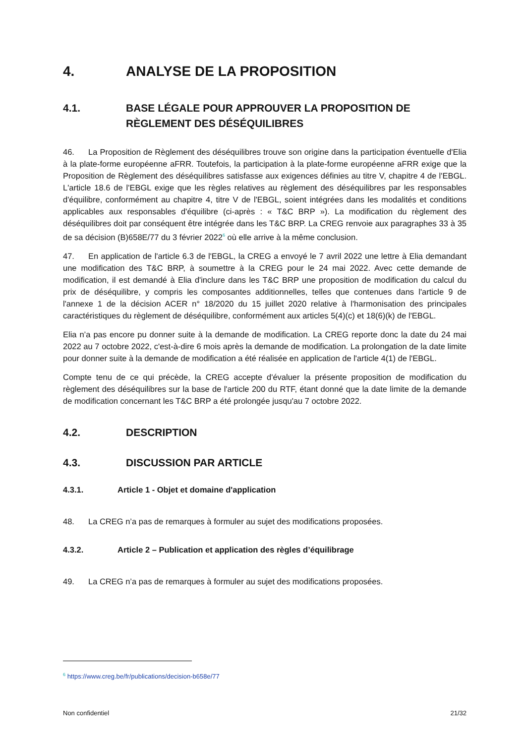4. ANALYSE DE LA PROPOSITION
4.1. BASE LÉGALE POUR APPROUVER LA PROPOSITION DE RÈGLEMENT DES DÉSÉQUILIBRES
46. La Proposition de Règlement des déséquilibres trouve son origine dans la participation éventuelle d'Elia à la plate-forme européenne aFRR. Toutefois, la participation à la plate-forme européenne aFRR exige que la Proposition de Règlement des déséquilibres satisfasse aux exigences définies au titre V, chapitre 4 de l'EBGL. L'article 18.6 de l'EBGL exige que les règles relatives au règlement des déséquilibres par les responsables d'équilibre, conformément au chapitre 4, titre V de l'EBGL, soient intégrées dans les modalités et conditions applicables aux responsables d'équilibre (ci-après : « T&C BRP »). La modification du règlement des déséquilibres doit par conséquent être intégrée dans les T&C BRP. La CREG renvoie aux paragraphes 33 à 35 de sa décision (B)658E/77 du 3 février 2022<sup>6</sup> où elle arrive à la même conclusion.
47. En application de l'article 6.3 de l'EBGL, la CREG a envoyé le 7 avril 2022 une lettre à Elia demandant une modification des T&C BRP, à soumettre à la CREG pour le 24 mai 2022. Avec cette demande de modification, il est demandé à Elia d'inclure dans les T&C BRP une proposition de modification du calcul du prix de déséquilibre, y compris les composantes additionnelles, telles que contenues dans l'article 9 de l'annexe 1 de la décision ACER n° 18/2020 du 15 juillet 2020 relative à l'harmonisation des principales caractéristiques du règlement de déséquilibre, conformément aux articles 5(4)(c) et 18(6)(k) de l'EBGL.
Elia n’a pas encore pu donner suite à la demande de modification. La CREG reporte donc la date du 24 mai 2022 au 7 octobre 2022, c'est-à-dire 6 mois après la demande de modification. La prolongation de la date limite pour donner suite à la demande de modification a été réalisée en application de l'article 4(1) de l'EBGL.
Compte tenu de ce qui précède, la CREG accepte d'évaluer la présente proposition de modification du règlement des déséquilibres sur la base de l'article 200 du RTF, étant donné que la date limite de la demande de modification concernant les T&C BRP a été prolongée jusqu'au 7 octobre 2022.
4.2. DESCRIPTION
4.3. DISCUSSION PAR ARTICLE
4.3.1. Article 1 - Objet et domaine d'application
48. La CREG n’a pas de remarques à formuler au sujet des modifications proposées.
4.3.2. Article 2 – Publication et application des règles d’équilibrage
49. La CREG n’a pas de remarques à formuler au sujet des modifications proposées.
<sup>6</sup> https://www.creg.be/fr/publications/decision-b658e/77
Non confidentiel 21/32